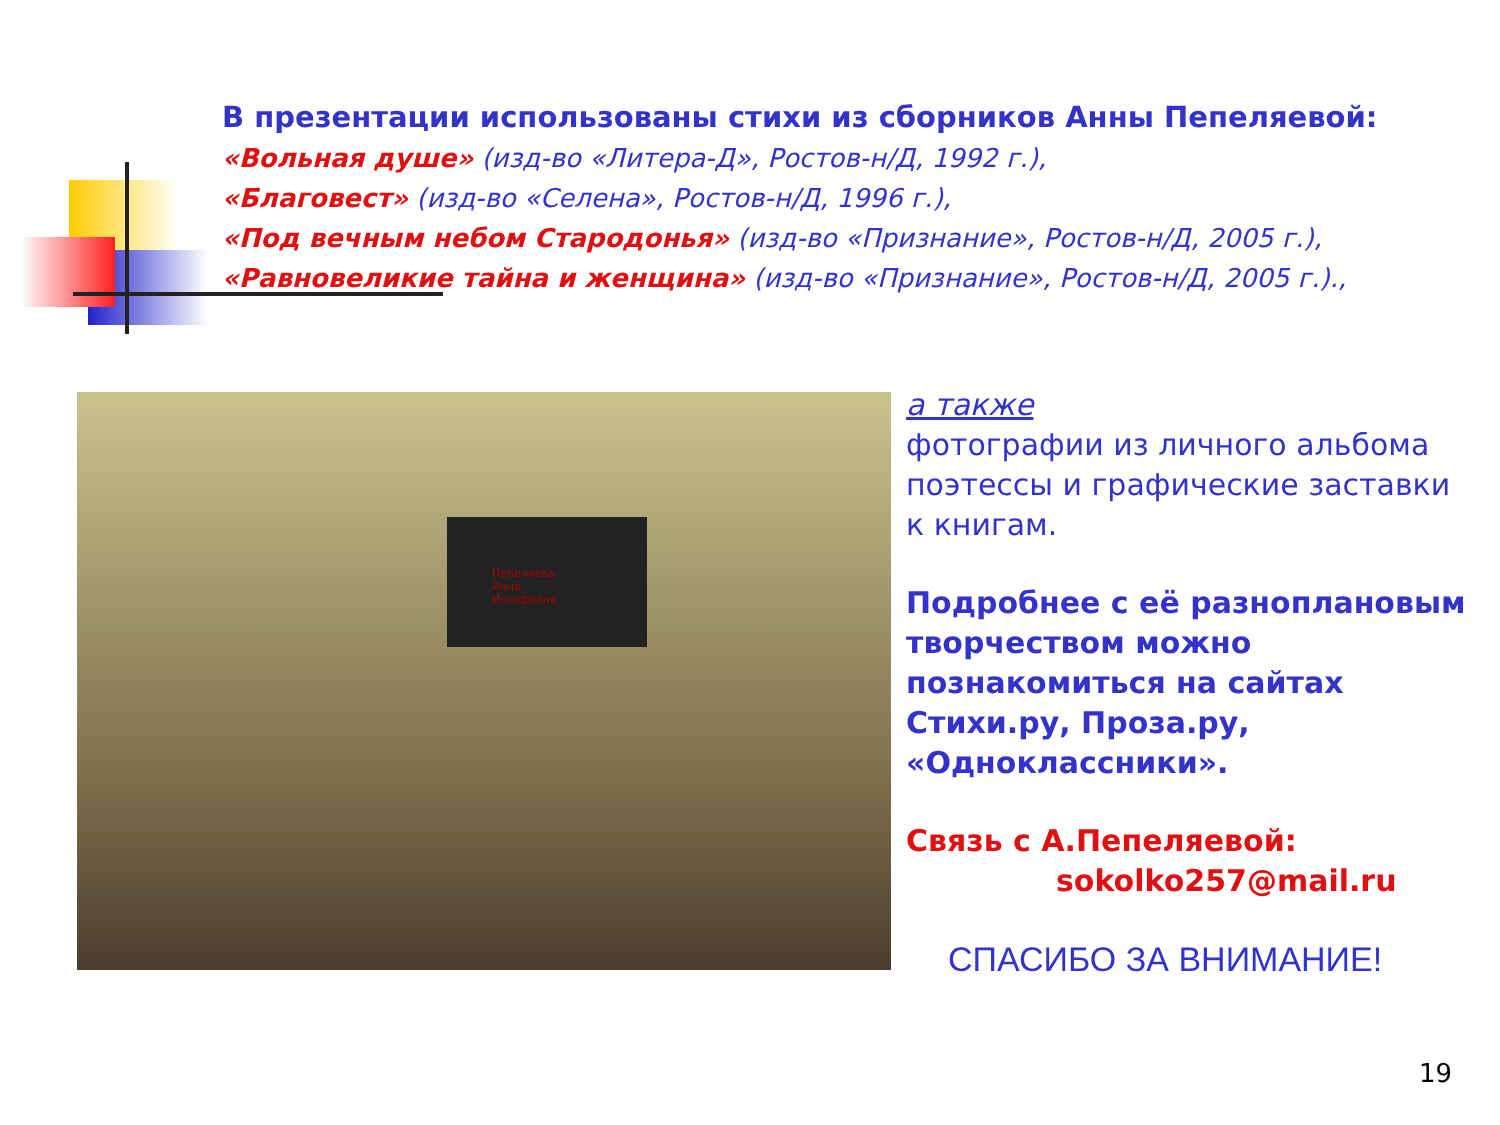В презентации использованы стихи из сборников Анны Пепеляевой:
«Вольная душе» (изд-во «Литера-Д», Ростов-н/Д, 1992 г.),
«Благовест» (изд-во «Селена», Ростов-н/Д, 1996 г.),
«Под вечным небом Стародонья» (изд-во «Признание», Ростов-н/Д, 2005 г.),
«Равновеликие тайна и женщина» (изд-во «Признание», Ростов-н/Д, 2005 г.).,
Пепеляева
Анна
Иосифовна
а также
фотографии из личного альбома поэтессы и графические заставки к книгам.
Подробнее с её разноплановым творчеством можно познакомиться на сайтах Стихи.ру, Проза.ру, «Одноклассники».
Связь с А.Пепеляевой:
sokolko257@mail.ru
СПАСИБО ЗА ВНИМАНИЕ!
19